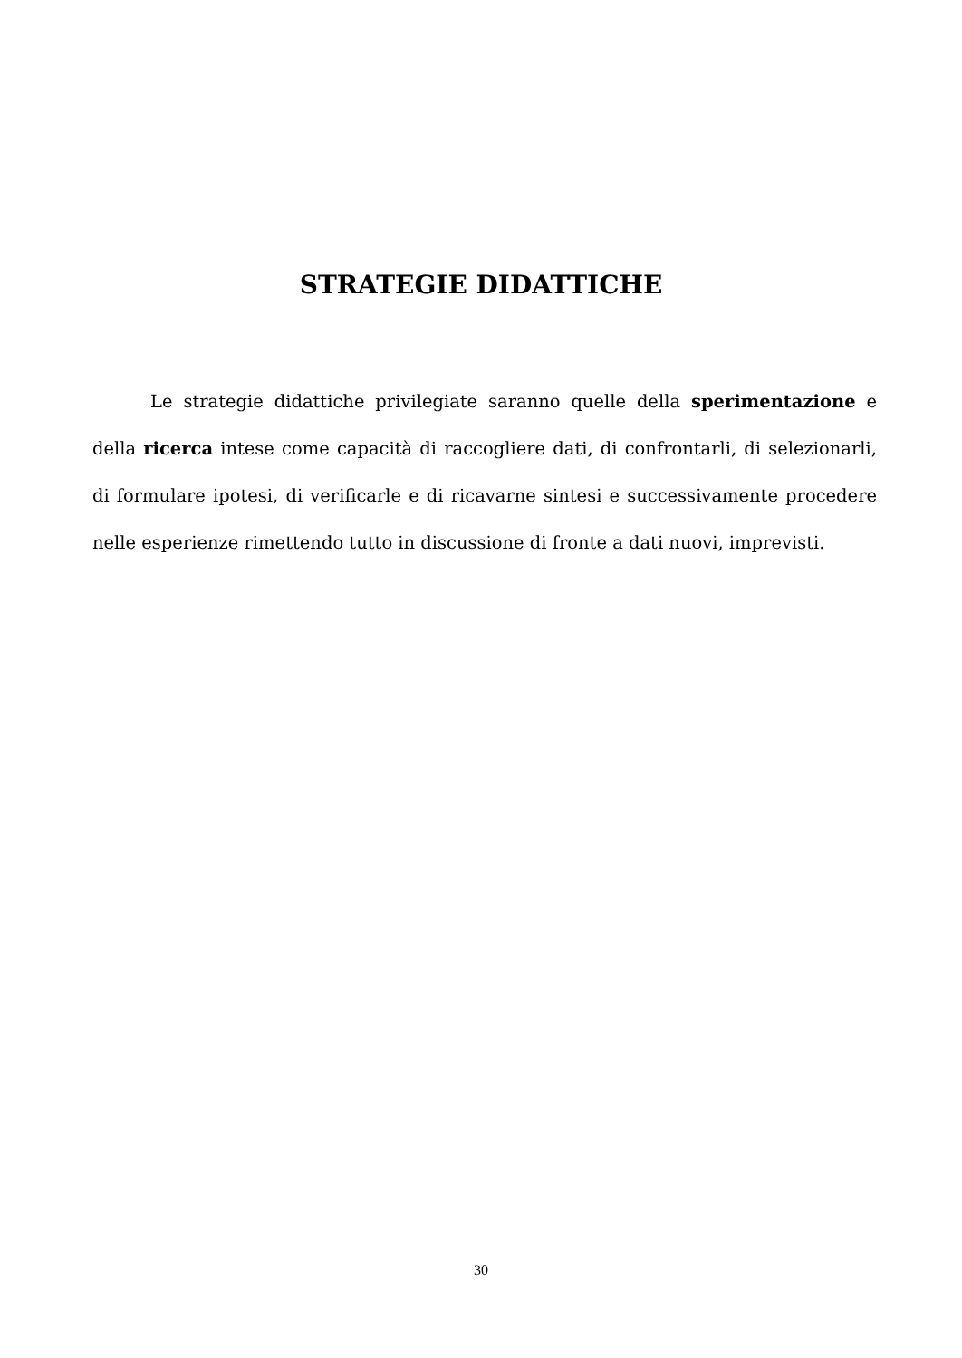STRATEGIE DIDATTICHE
Le strategie didattiche privilegiate saranno quelle della sperimentazione e della ricerca intese come capacità di raccogliere dati, di confrontarli, di selezionarli, di formulare ipotesi, di verificarle e di ricavarne sintesi e successivamente procedere nelle esperienze rimettendo tutto in discussione di fronte a dati nuovi, imprevisti.
30